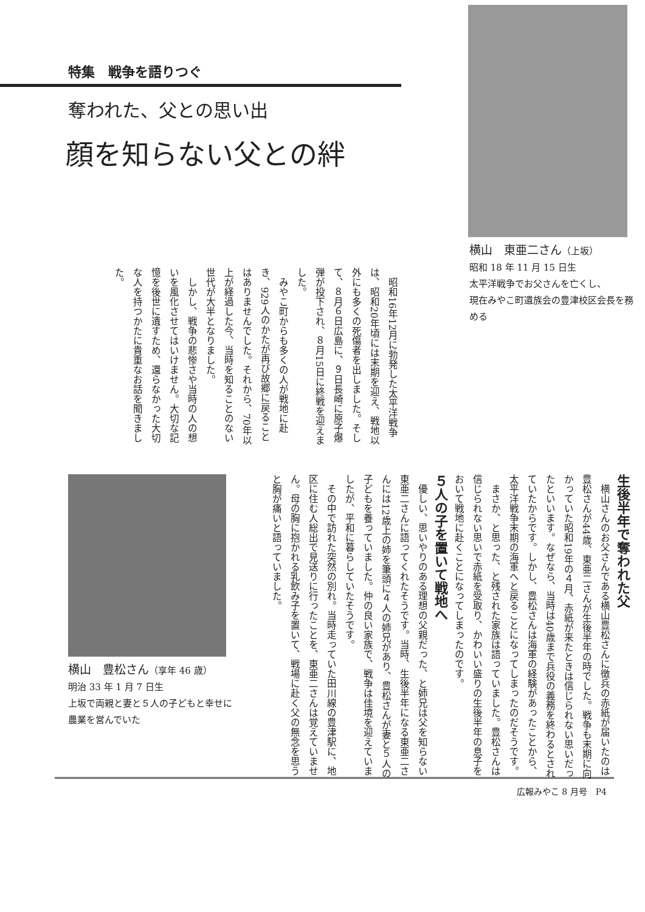特集　戦争を語りつぐ
奪われた、父との思い出
顔を知らない父との絆
横山　東亜二さん（上坂）
昭和 18 年 11 月 15 日生
太平洋戦争でお父さんを亡くし、
現在みやこ町遺族会の豊津校区会長を務める
　昭和16年12月に勃発した太平洋戦争は、昭和20年頃には末期を迎え、戦地以外にも多くの死傷者を出しました。そして、８月６日広島に、９日長崎に原子爆弾が投下され、８月15日に終戦を迎えました。
　みやこ町からも多くの人が戦地に赴き、929人のかたが再び故郷に戻ることはありませんでした。それから、70年以上が経過した今、当時を知ることのない世代が大半となりました。
　しかし、戦争の悲惨さや当時の人の想いを風化させてはいけません。大切な記憶を後世に遺すため、還らなかった大切な人を持つかたに貴重なお話を聞きました。
生後半年で奪われた父
　横山さんのお父さんである横山豊松さんに徴兵の赤紙が届いたのは豊松さんが44歳、東亜二さんが生後半年の時でした。戦争も末期に向かっていた昭和19年の４月、赤紙が来たときは信じられない思いだったといいます。なぜなら、当時は40歳まで兵役の義務を終わるとされていたからです。しかし、豊松さんは海軍の経験があったことから、太平洋戦争末期の海軍へと戻ることになってしまったのだそうです。
　まさか、と思った、と残された家族は語っていました。豊松さんは信じられない思いで赤紙を受取り、かわいい盛りの生後半年の息子をおいて戦地に赴くことになってしまったのです。
５人の子を置いて戦地へ
　優しい、思いやりのある理想の父親だった、と姉兄は父を知らない東亜二さんに語ってくれたそうです。当時、生後半年になる東亜二さんには12歳上の姉を筆頭に４人の姉兄があり、豊松さんが妻と５人の子どもを養っていました。仲の良い家族で、戦争は佳境を迎えていましたが、平和に暮らしていたそうです。
　その中で訪れた突然の別れ。当時走っていた田川線の豊津駅に、地区に住む人総出で見送りに行ったことを、東亜二さんは覚えていません。母の胸に抱かれる乳飲み子を置いて、戦場に赴く父の無念を思うと胸が痛いと語っていました。
横山　豊松さん（享年 46 歳）
明治 33 年 1 月 7 日生
上坂で両親と妻と５人の子どもと幸せに農業を営んでいた
広報みやこ 8 月号　P4